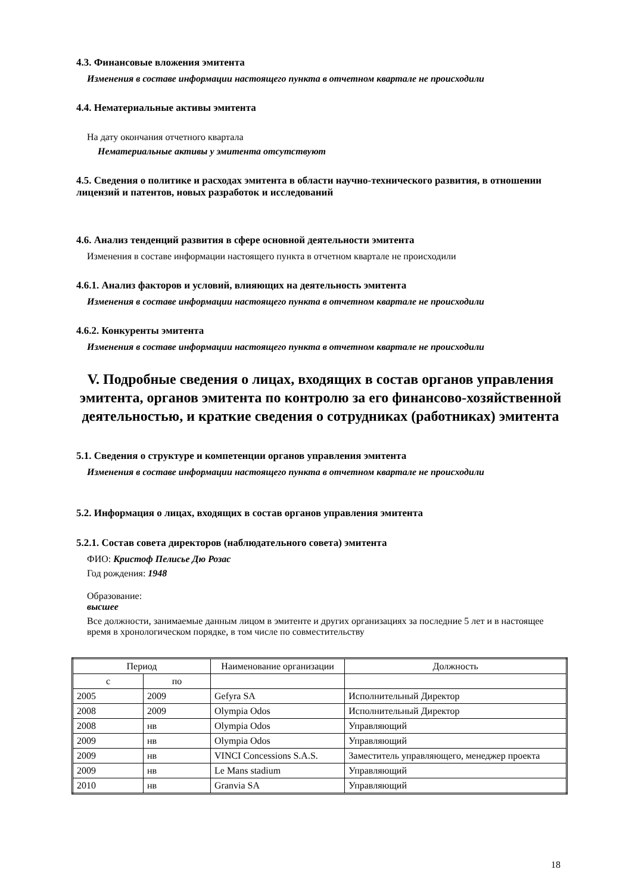4.3. Финансовые вложения эмитента
Изменения в составе информации настоящего пункта в отчетном квартале не происходили
4.4. Нематериальные активы эмитента
На дату окончания отчетного квартала
Нематериальные активы у эмитента отсутствуют
4.5. Сведения о политике и расходах эмитента в области научно-технического развития, в отношении лицензий и патентов, новых разработок и исследований
4.6. Анализ тенденций развития в сфере основной деятельности эмитента
Изменения в составе информации настоящего пункта в отчетном квартале не происходили
4.6.1. Анализ факторов и условий, влияющих на деятельность эмитента
Изменения в составе информации настоящего пункта в отчетном квартале не происходили
4.6.2. Конкуренты эмитента
Изменения в составе информации настоящего пункта в отчетном квартале не происходили
V. Подробные сведения о лицах, входящих в состав органов управления эмитента, органов эмитента по контролю за его финансово-хозяйственной деятельностью, и краткие сведения о сотрудниках (работниках) эмитента
5.1. Сведения о структуре и компетенции органов управления эмитента
Изменения в составе информации настоящего пункта в отчетном квартале не происходили
5.2. Информация о лицах, входящих в состав органов управления эмитента
5.2.1. Состав совета директоров (наблюдательного совета) эмитента
ФИО: Кристоф Пелисье Дю Розас
Год рождения: 1948
Образование:
высшее
Все должности, занимаемые данным лицом в эмитенте и других организациях за последние 5 лет и в настоящее время в хронологическом порядке, в том числе по совместительству
| Период | | Наименование организации | Должность |
| --- | --- | --- | --- |
| с | по | | |
| 2005 | 2009 | Gefyra SA | Исполнительный Директор |
| 2008 | 2009 | Olympia Odos | Исполнительный Директор |
| 2008 | нв | Olympia Odos | Управляющий |
| 2009 | нв | Olympia Odos | Управляющий |
| 2009 | нв | VINCI Concessions S.A.S. | Заместитель управляющего, менеджер проекта |
| 2009 | нв | Le Mans stadium | Управляющий |
| 2010 | нв | Granvia SA | Управляющий |
18